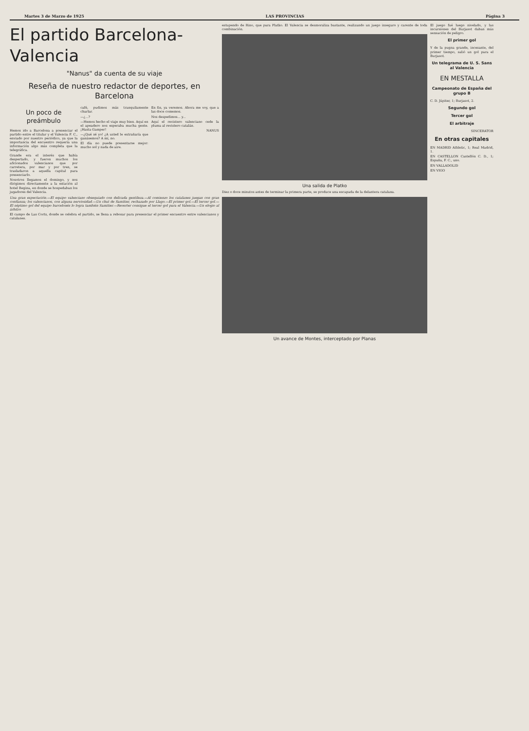Martes 3 de Marzo de 1925 LAS PROVINCIAS Página 3
El partido Barcelona-Valencia
"Nanus" da cuenta de su viaje
Reseña de nuestro redactor de deportes, en Barcelona
Un poco de preámbulo
Hemos ido a Barcelona a presenciar el partido entre el titular y el Valencia F. C., enviado por nuestro periódico, ya que la importancia del encuentro requería una información algo más completa que la telegráfica.
Grande era el interés que había despertado, y fueron muchos los aficionados valencianos que por carretera, por mar y por tren, se trasladaron a aquella capital para presenciarlo.
Nosotros llegamos el domingo, y nos dirigimos directamente a la estación al hotel Regina, en donde se hospedaban los jugadores del Valencia.
café, pudimos más tranquilamente charlar.
—¿...?
—Hemos hecho el viaje muy bien. Aquí en el apeadero nos esperaba mucha gente. ¡Hasta Gamper!
—¿Qué sé yo! ¿A usted le extrañaría que ganásemos? A mí, no.
El día no puede presentarse mejor: mucho sol y nada de aire.
En fin, ya veremos. Ahora me voy, que a las doce comemos.
Nos despedimos... y...
Aquí el revistero valenciano cede la pluma al revistero catalán.
NANUS
Una gran expectación.—El equipo valenciano obsequiado con delicada gentileza.—Al comienzo los catalanes juegan con gran confianza; los valencianos, con alguna nerviosidad.—Un chut de Samitier, rechazado por Llago.—El primer gol.—El tercer gol.—El séptimo gol del equipo barcelonés lo logra también Samitier.—Reverter consigue el tercer gol para el Valencia.—Un elogio al árbitro
El campo de Las Corts, donde se celebra el partido, se llena a rebosar para presenciar el primer encuentro entre valencianos y catalanes.
estupendo de Rino, que para Platko. El Valencia se desmoraliza bastante, realizando un juego inseguro y carente de toda combinación.
Una salida de Platko
Diez o doce minutos antes de terminar la primera parte, se produce una escapada de la delantera catalana.
Un avance de Montes, interceptado por Planas
El juego fué luego nivelado, y las incursiones del Burjasot daban más sensación de peligro.
El primer gol
Y de la pugna grande, incesante, del primer tiempo, salió un gol para el Burjasot.
Un telegrama de U. S. Sans al Valencia
EN MESTALLA
Campeonato de España del grupo B
C. D. Júpiter, 1; Burjasot, 2.
Segundo gol
Tercer gol
El arbitraje
SINCERATOR
En otras capitales
EN MADRID Athletic, 1; Real Madrid, 1.
EN CASTELLON Castellón C. D., 1; España, F. C., uno.
EN VALLADOLID
EN VIGO